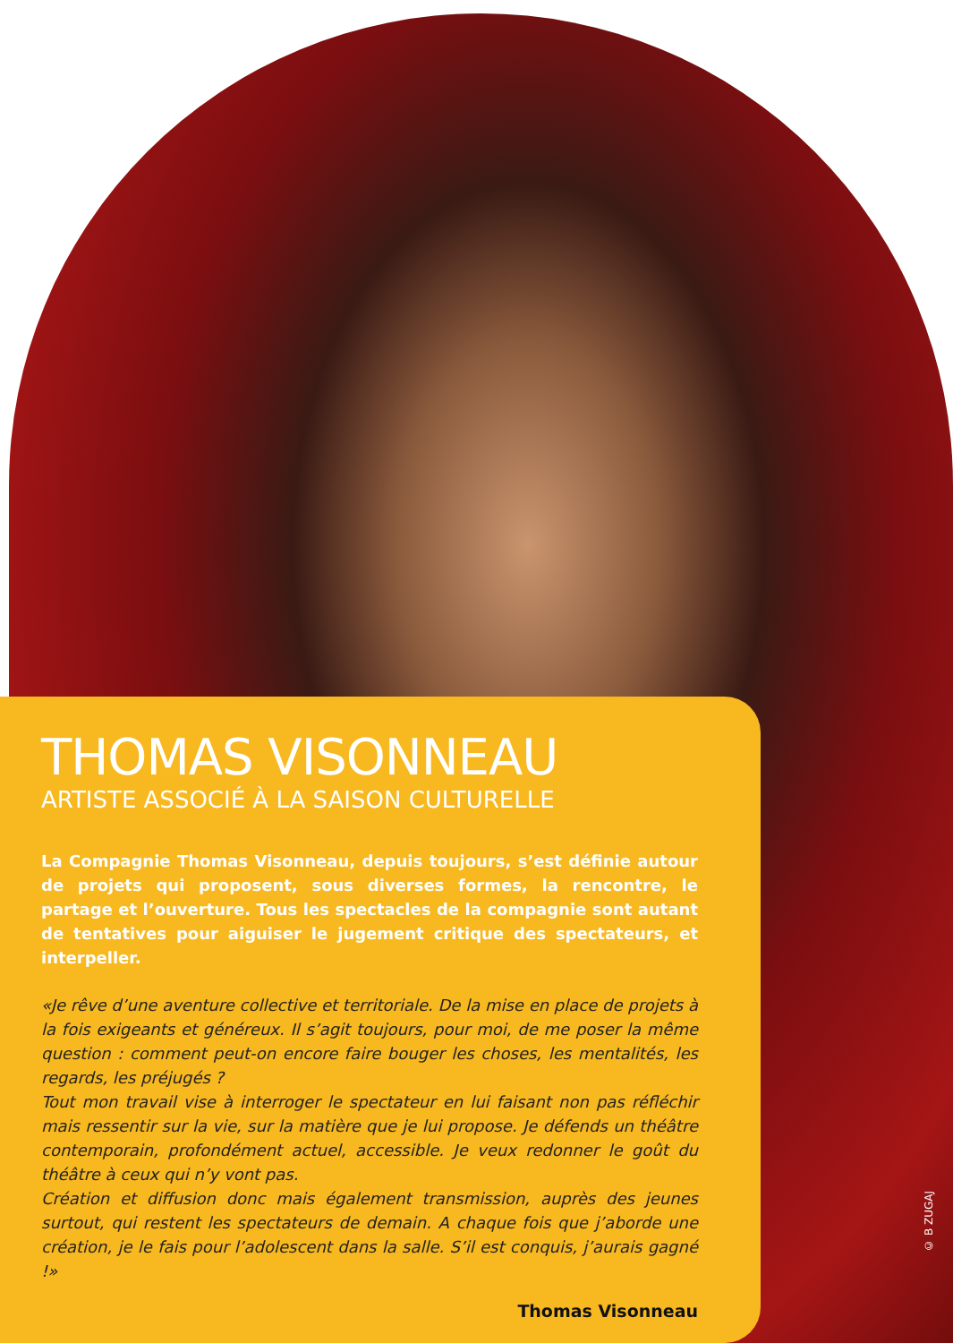© B ZUGAJ
THOMAS VISONNEAU
ARTISTE ASSOCIÉ À LA SAISON CULTURELLE
La Compagnie Thomas Visonneau, depuis toujours, s’est définie autour de projets qui proposent, sous diverses formes, la rencontre, le partage et l’ouverture. Tous les spectacles de la compagnie sont autant de tentatives pour aiguiser le jugement critique des spectateurs, et interpeller.
«Je rêve d’une aventure collective et territoriale. De la mise en place de projets à la fois exigeants et généreux. Il s’agit toujours, pour moi, de me poser la même question : comment peut-on encore faire bouger les choses, les mentalités, les regards, les préjugés ?
Tout mon travail vise à interroger le spectateur en lui faisant non pas réfléchir mais ressentir sur la vie, sur la matière que je lui propose. Je défends un théâtre contemporain, profondément actuel, accessible. Je veux redonner le goût du théâtre à ceux qui n’y vont pas.
Création et diffusion donc mais également transmission, auprès des jeunes surtout, qui restent les spectateurs de demain. A chaque fois que j’aborde une création, je le fais pour l’adolescent dans la salle. S’il est conquis, j’aurais gagné !»
Thomas Visonneau